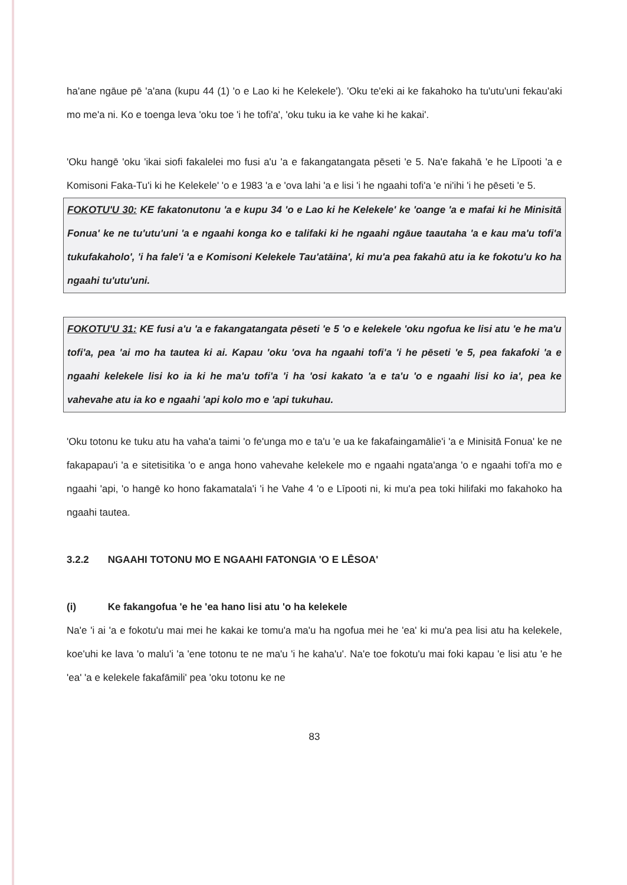ha'ane ngāue pē 'a'ana (kupu 44 (1) 'o e Lao ki he Kelekele'). 'Oku te'eki ai ke fakahoko ha tu'utu'uni fekau'aki mo me'a ni. Ko e toenga leva 'oku toe 'i he tofi'a', 'oku tuku ia ke vahe ki he kakai'.
'Oku hangē 'oku 'ikai siofi fakalelei mo fusi a'u 'a e fakangatangata pēseti 'e 5. Na'e fakahā 'e he Līpooti 'a e Komisoni Faka-Tu'i ki he Kelekele' 'o e 1983 'a e 'ova lahi 'a e lisi 'i he ngaahi tofi'a 'e ni'ihi 'i he pēseti 'e 5.
FOKOTU'U 30: KE fakatonutonu 'a e kupu 34 'o e Lao ki he Kelekele' ke 'oange 'a e mafai ki he Minisitā Fonua' ke ne tu'utu'uni 'a e ngaahi konga ko e talifaki ki he ngaahi ngāue taautaha 'a e kau ma'u tofi'a tukufakaholo', 'i ha fale'i 'a e Komisoni Kelekele Tau'atāina', ki mu'a pea fakahū atu ia ke fokotu'u ko ha ngaahi tu'utu'uni.
FOKOTU'U 31: KE fusi a'u 'a e fakangatangata pēseti 'e 5 'o e kelekele 'oku ngofua ke lisi atu 'e he ma'u tofi'a, pea 'ai mo ha tautea ki ai. Kapau 'oku 'ova ha ngaahi tofi'a 'i he pēseti 'e 5, pea fakafoki 'a e ngaahi kelekele lisi ko ia ki he ma'u tofi'a 'i ha 'osi kakato 'a e ta'u 'o e ngaahi lisi ko ia', pea ke vahevahe atu ia ko e ngaahi 'api kolo mo e 'api tukuhau.
'Oku totonu ke tuku atu ha vaha'a taimi 'o fe'unga mo e ta'u 'e ua ke fakafaingamālie'i 'a e Minisitā Fonua' ke ne fakapapau'i 'a e sitetisitika 'o e anga hono vahevahe kelekele mo e ngaahi ngata'anga 'o e ngaahi tofi'a mo e ngaahi 'api, 'o hangē ko hono fakamatala'i 'i he Vahe 4 'o e Līpooti ni, ki mu'a pea toki hilifaki mo fakahoko ha ngaahi tautea.
3.2.2 NGAAHI TOTONU MO E NGAAHI FATONGIA 'O E LĒSOA'
(i) Ke fakangofua 'e he 'ea hano lisi atu 'o ha kelekele
Na'e 'i ai 'a e fokotu'u mai mei he kakai ke tomu'a ma'u ha ngofua mei he 'ea' ki mu'a pea lisi atu ha kelekele, koe'uhi ke lava 'o malu'i 'a 'ene totonu te ne ma'u 'i he kaha'u'. Na'e toe fokotu'u mai foki kapau 'e lisi atu 'e he 'ea' 'a e kelekele fakafāmili' pea 'oku totonu ke ne
83